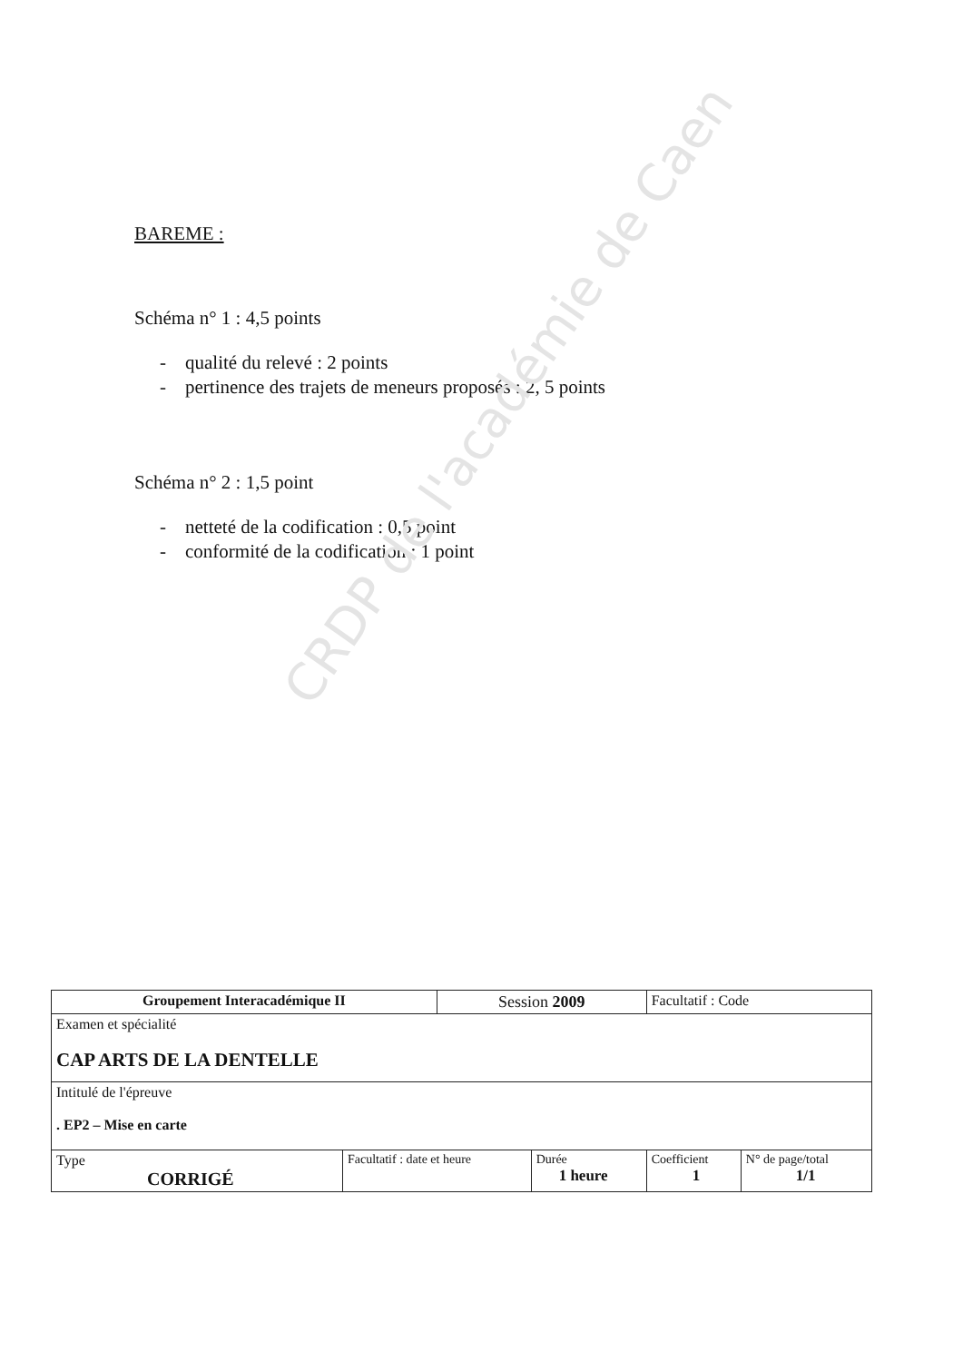CRDP de l'académie de Caen
BAREME :
Schéma n° 1 : 4,5 points
- qualité du relevé : 2 points
- pertinence des trajets de meneurs proposés : 2, 5 points
Schéma n° 2 : 1,5 point
- netteté de la codification : 0,5 point
- conformité de la codification : 1 point
| Groupement Interacadémique II | | Session 2009 | | Facultatif : Code | |
| Examen et spécialité CAP ARTS DE LA DENTELLE | | | | | |
| Intitulé de l'épreuve . EP2 – Mise en carte | | | | | |
| Type CORRIGÉ | Facultatif : date et heure | | Durée 1 heure | Coefficient 1 | N° de page/total 1/1 |